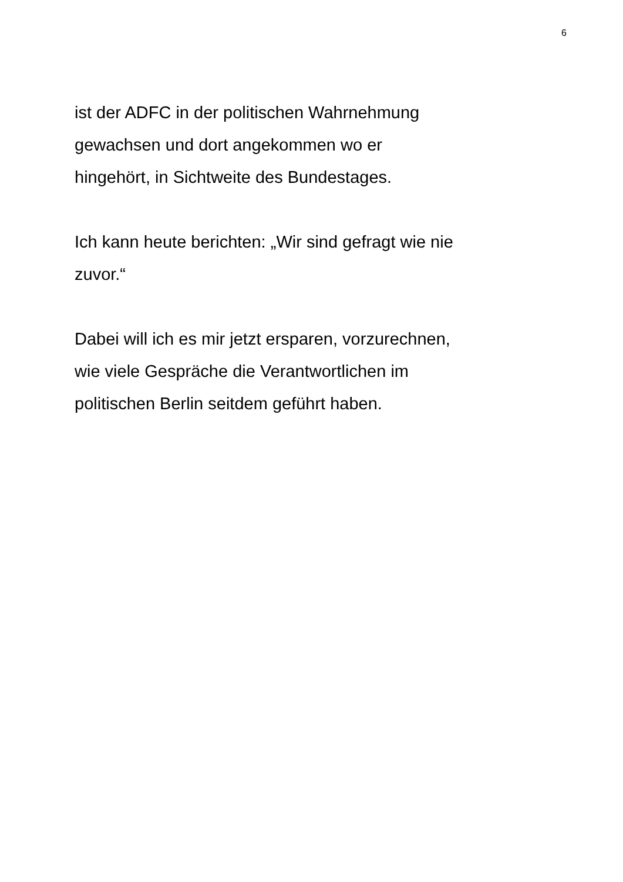6
ist der ADFC in der politischen Wahrnehmung
gewachsen und dort angekommen wo er
hingehört, in Sichtweite des Bundestages.
Ich kann heute berichten: „Wir sind gefragt wie nie
zuvor.“
Dabei will ich es mir jetzt ersparen, vorzurechnen,
wie viele Gespräche die Verantwortlichen im
politischen Berlin seitdem geführt haben.